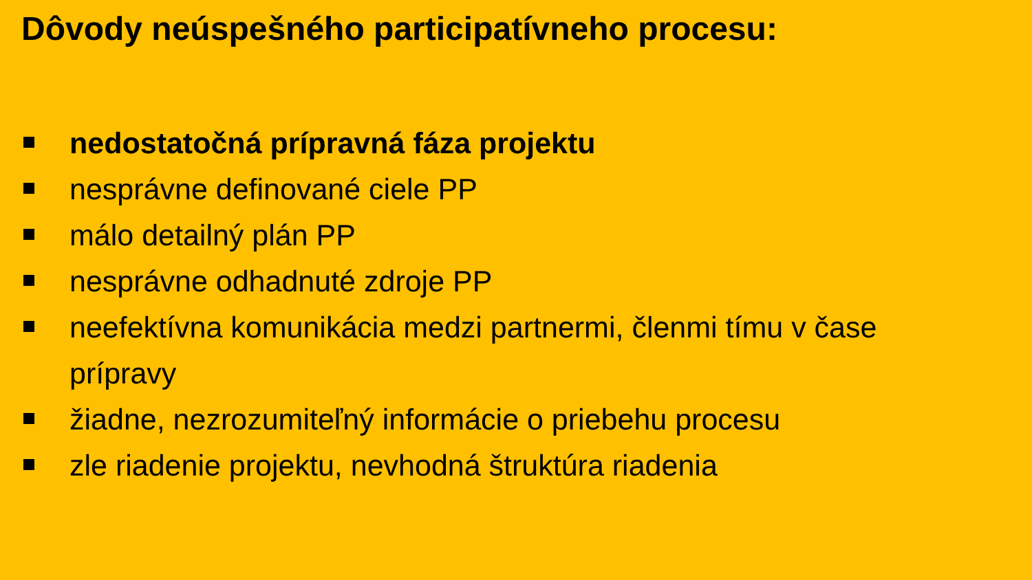Dôvody neúspešného participatívneho procesu:
nedostatočná prípravná fáza projektu
nesprávne definované ciele PP
málo detailný plán PP
nesprávne odhadnuté zdroje PP
neefektívna komunikácia medzi partnermi, členmi tímu v čase prípravy
žiadne, nezrozumiteľný informácie o priebehu procesu
zle riadenie projektu, nevhodná štruktúra riadenia